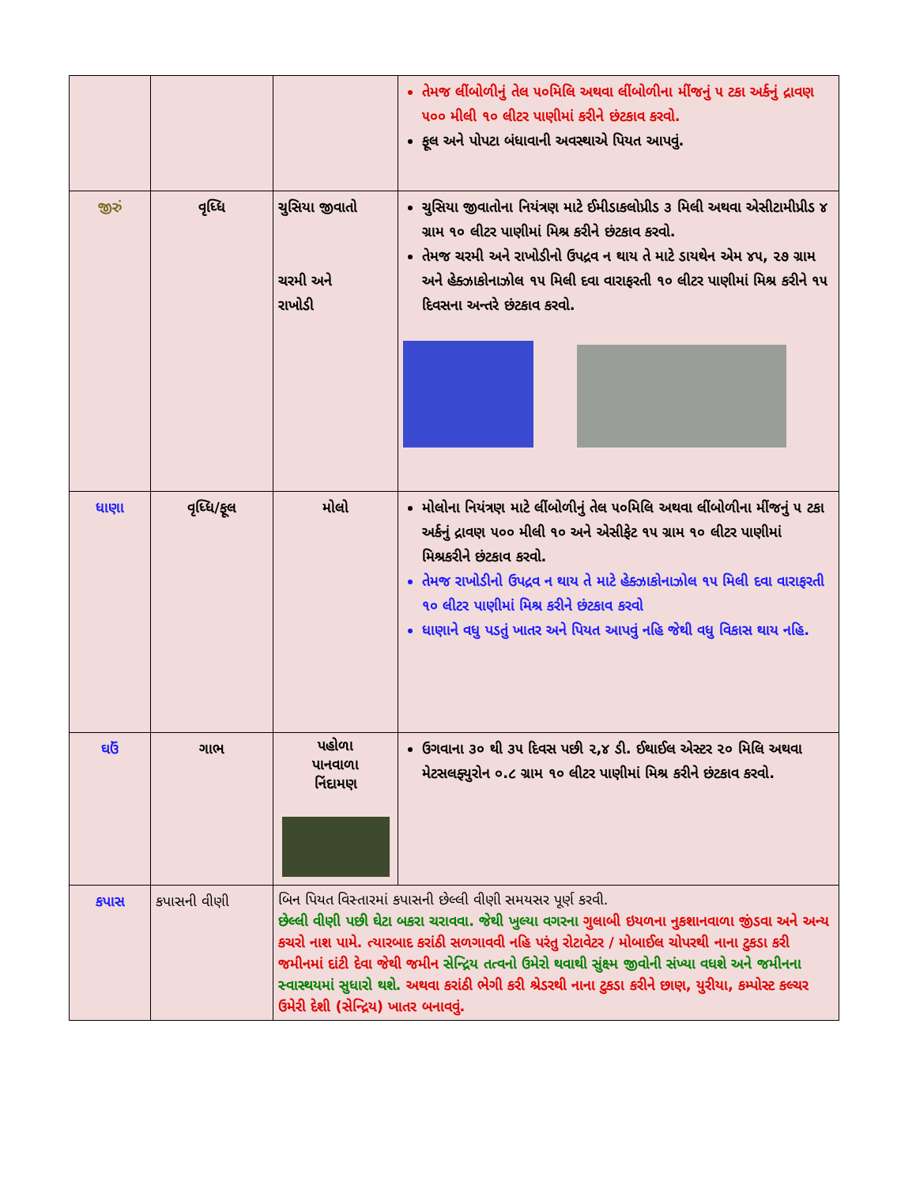| | | | તેમજ લીંબોળીનું તેલ ૫૦મિલિ અથવા લીંબોળીના મીંજનું ૫ ટકા અર્કનું દ્રાવણ ૫૦૦ મીલી ૧૦ લીટર પાણીમાં કરીને છંટકાવ કરવો. ફૂલ અને પોપટા બંધાવાની અવસ્થાએ પિયત આપવું. |
| જીરું | વૃધ્ધિ | ચુસિયા જીવાતો ચરમી અને રાખોડી | ચુસિયા જીવાતોના નિયંત્રણ માટે ઈમીડાકલોપ્રીડ ૩ મિલી અથવા એસીટામીપ્રીડ ૪ ગ્રામ ૧૦ લીટર પાણીમાં મિશ્ર કરીને છંટકાવ કરવો. તેમજ ચરમી અને રાખોડીનો ઉપદ્રવ ન થાય તે માટે ડાયથેન એમ ૪૫, ૨૭ ગ્રામ અને હેક્ઝાકોનાઝોલ ૧૫ મિલી દવા વારાફરતી ૧૦ લીટર પાણીમાં મિશ્ર કરીને ૧૫ દિવસના અન્તરે છંટકાવ કરવો. |
| ધાણા | વૃધ્ધિ/ફૂલ | મોલો | મોલોના નિયંત્રણ માટે લીંબોળીનું તેલ ૫૦મિલિ અથવા લીંબોળીના મીંજનું ૫ ટકા અર્કનું દ્રાવણ ૫૦૦ મીલી ૧૦ અને એસીફેટ ૧૫ ગ્રામ ૧૦ લીટર પાણીમાં મિશ્રકરીને છંટકાવ કરવો. તેમજ રાખોડીનો ઉપદ્રવ ન થાય તે માટે હેક્ઝાકોનાઝોલ ૧૫ મિલી દવા વારાફરતી ૧૦ લીટર પાણીમાં મિશ્ર કરીને છંટકાવ કરવો ધાણાને વધુ પડતું ખાતર અને પિયત આપવું નહિ જેથી વધુ વિકાસ થાય નહિ. |
| ઘઉં | ગાભ | પહોળા પાનવાળા નિંદામણ | ઉગવાના ૩૦ થી ૩૫ દિવસ પછી ૨,૪ ડી. ઈથાઈલ એસ્ટર ૨૦ મિલિ અથવા મેટસલફ્યુરોન ૦.૮ ગ્રામ ૧૦ લીટર પાણીમાં મિશ્ર કરીને છંટકાવ કરવો. |
| કપાસ | કપાસની વીણી | બિન પિયત વિસ્તારમાં કપાસની છેલ્લી વીણી સમયસર પૂર્ણ કરવી. છેલ્લી વીણી પછી ઘેટા બકરા ચરાવવા. જેથી ખુલ્યા વગરના ગુલાબી ઇયળના નુકશાનવાળા જીંડવા અને અન્ય કચરો નાશ પામે. ત્યારબાદ કરાંઠી સળગાવવી નહિ પરંતુ રોટાવેટર / મોબાઈલ ચોપરથી નાના ટુકડા કરી જમીનમાં દાંટી દેવા જેથી જમીન સેન્દ્રિય તત્વનો ઉમેરો થવાથી સુંક્ષ્મ જીવોની સંખ્યા વધશે અને જમીનના સ્વાસ્થયમાં સુધારો થશે. અથવા કરાંઠી ભેગી કરી શ્રેડરથી નાના ટુકડા કરીને છાણ, યુરીયા, કમ્પોસ્ટ કલ્ચર ઉમેરી દેશી (સેન્દ્રિય) ખાતર બનાવવું. | |